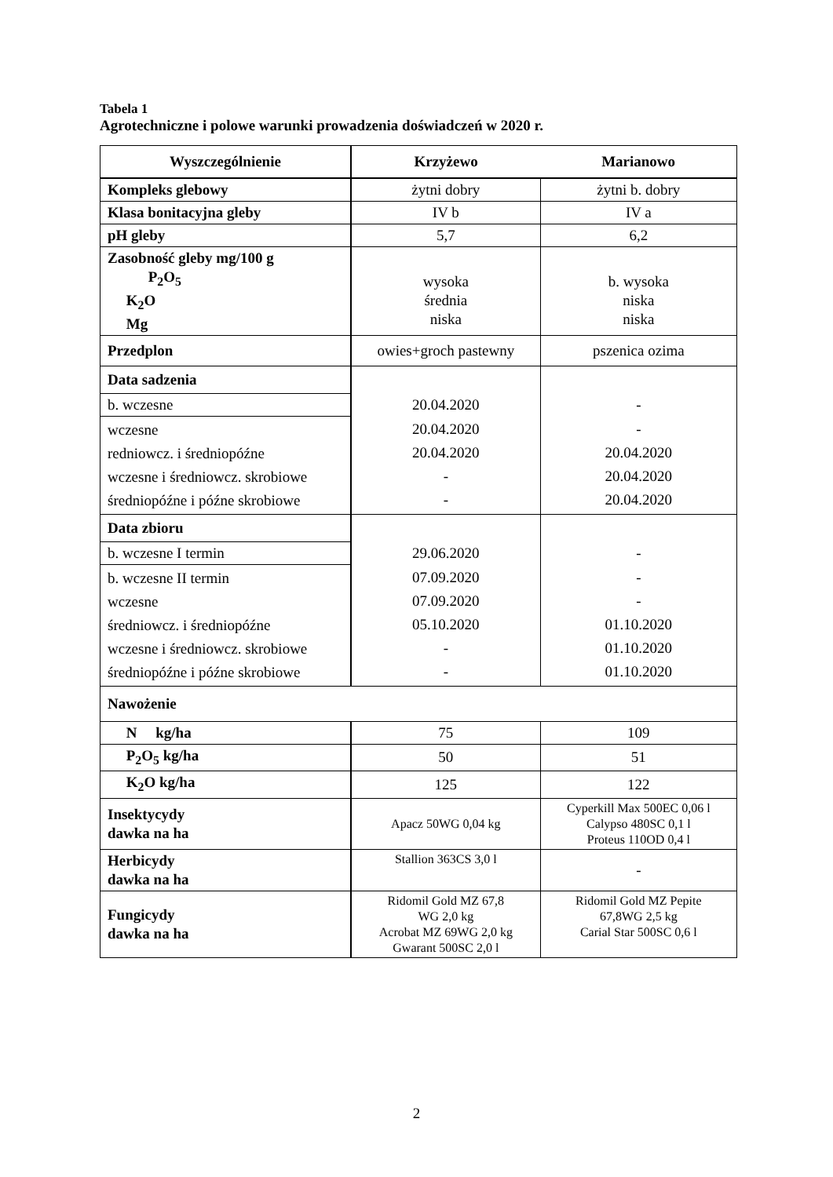Tabela 1
Agrotechniczne i polowe warunki prowadzenia doświadczeń w 2020 r.
| Wyszczególnienie | Krzyżewo | Marianowo |
| --- | --- | --- |
| Kompleks glebowy | żytni dobry | żytni b. dobry |
| Klasa bonitacyjna gleby | IV b | IV a |
| pH gleby | 5,7 | 6,2 |
| Zasobność gleby mg/100 g P<sub>2</sub>O<sub>5</sub> K<sub>2</sub>O Mg | wysoka średnia niska | b. wysoka niska niska |
| Przedplon | owies+groch pastewny | pszenica ozima |
| Data sadzenia | 20.04.2020 | - |
| b. wczesne | | |
| wczesne redniowcz. i średniopóźne wczesne i średniowcz. skrobiowe średniopóźne i późne skrobiowe | 20.04.2020 20.04.2020 - - | - 20.04.2020 20.04.2020 20.04.2020 |
| Data zbioru | 29.06.2020 | - |
| b. wczesne I termin | | |
| b. wczesne II termin wczesne średniowcz. i średniopóźne wczesne i średniowcz. skrobiowe średniopóźne i późne skrobiowe | 07.09.2020 07.09.2020 05.10.2020 - - | - - 01.10.2020 01.10.2020 01.10.2020 |
| Nawożenie | | |
| N kg/ha | 75 | 109 |
| P<sub>2</sub>O<sub>5</sub> kg/ha | 50 | 51 |
| K<sub>2</sub>O kg/ha | 125 | 122 |
| Insektycydy dawka na ha | Apacz 50WG 0,04 kg | Cyperkill Max 500EC 0,06 l Calypso 480SC 0,1 l Proteus 110OD 0,4 l |
| Herbicydy dawka na ha | Stallion 363CS 3,0 l | - |
| Fungicydy dawka na ha | Ridomil Gold MZ 67,8 WG 2,0 kg Acrobat MZ 69WG 2,0 kg Gwarant 500SC 2,0 l | Ridomil Gold MZ Pepite 67,8WG 2,5 kg Carial Star 500SC 0,6 l |
2